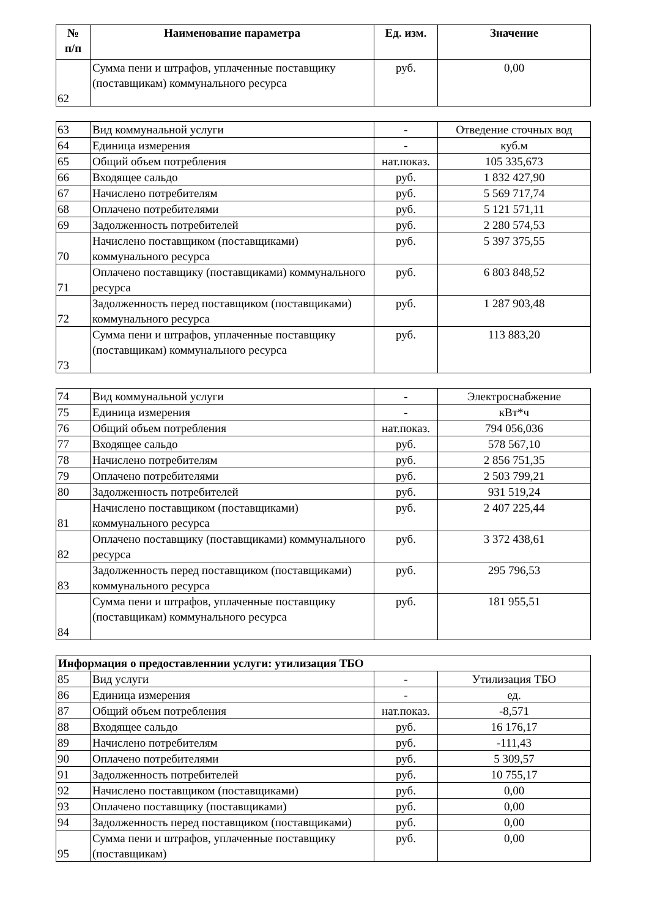| № п/п | Наименование параметра | Ед. изм. | Значение |
| --- | --- | --- | --- |
| 62 | Сумма пени и штрафов, уплаченные поставщику (поставщикам) коммунального ресурса | руб. | 0,00 |
| 63 | Вид коммунальной услуги | - | Отведение сточных вод |
| 64 | Единица измерения | - | куб.м |
| 65 | Общий объем потребления | нат.показ. | 105 335,673 |
| 66 | Входящее сальдо | руб. | 1 832 427,90 |
| 67 | Начислено потребителям | руб. | 5 569 717,74 |
| 68 | Оплачено потребителями | руб. | 5 121 571,11 |
| 69 | Задолженность потребителей | руб. | 2 280 574,53 |
| 70 | Начислено поставщиком (поставщиками) коммунального ресурса | руб. | 5 397 375,55 |
| 71 | Оплачено поставщику (поставщиками) коммунального ресурса | руб. | 6 803 848,52 |
| 72 | Задолженность перед поставщиком (поставщиками) коммунального ресурса | руб. | 1 287 903,48 |
| 73 | Сумма пени и штрафов, уплаченные поставщику (поставщикам) коммунального ресурса | руб. | 113 883,20 |
| 74 | Вид коммунальной услуги | - | Электроснабжение |
| 75 | Единица измерения | - | кВт*ч |
| 76 | Общий объем потребления | нат.показ. | 794 056,036 |
| 77 | Входящее сальдо | руб. | 578 567,10 |
| 78 | Начислено потребителям | руб. | 2 856 751,35 |
| 79 | Оплачено потребителями | руб. | 2 503 799,21 |
| 80 | Задолженность потребителей | руб. | 931 519,24 |
| 81 | Начислено поставщиком (поставщиками) коммунального ресурса | руб. | 2 407 225,44 |
| 82 | Оплачено поставщику (поставщиками) коммунального ресурса | руб. | 3 372 438,61 |
| 83 | Задолженность перед поставщиком (поставщиками) коммунального ресурса | руб. | 295 796,53 |
| 84 | Сумма пени и штрафов, уплаченные поставщику (поставщикам) коммунального ресурса | руб. | 181 955,51 |
| Информация о предоставленнии услуги: утилизация ТБО | | | |
| 85 | Вид услуги | - | Утилизация ТБО |
| 86 | Единица измерения | - | ед. |
| 87 | Общий объем потребления | нат.показ. | -8,571 |
| 88 | Входящее сальдо | руб. | 16 176,17 |
| 89 | Начислено потребителям | руб. | -111,43 |
| 90 | Оплачено потребителями | руб. | 5 309,57 |
| 91 | Задолженность потребителей | руб. | 10 755,17 |
| 92 | Начислено поставщиком (поставщиками) | руб. | 0,00 |
| 93 | Оплачено поставщику (поставщиками) | руб. | 0,00 |
| 94 | Задолженность перед поставщиком (поставщиками) | руб. | 0,00 |
| 95 | Сумма пени и штрафов, уплаченные поставщику (поставщикам) | руб. | 0,00 |